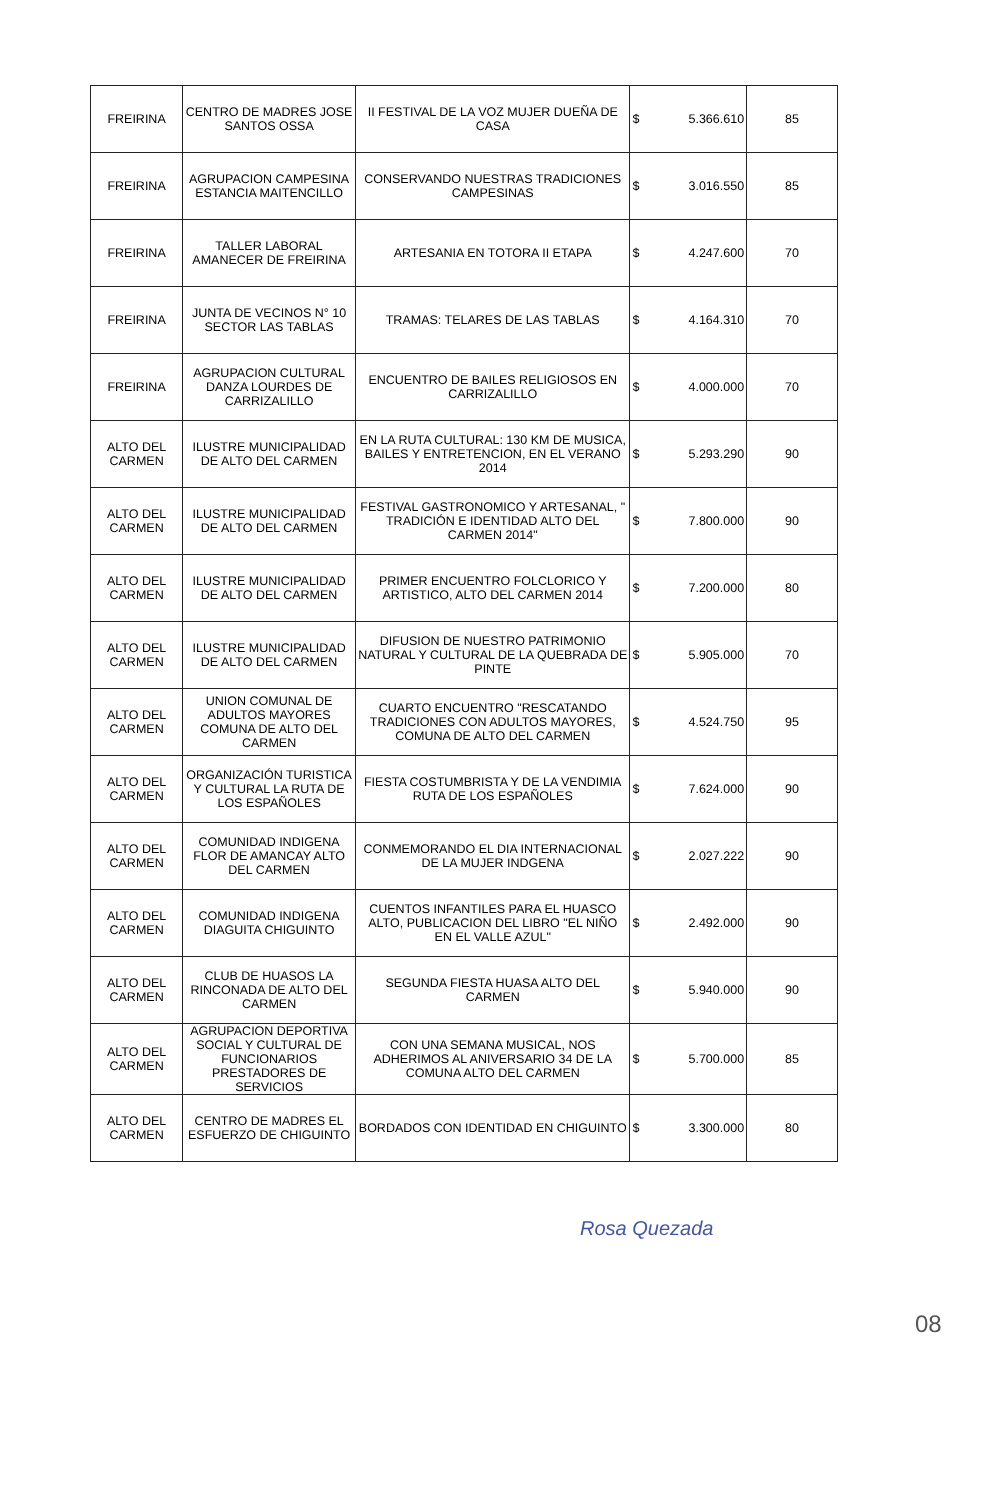| FREIRINA | CENTRO DE MADRES JOSE SANTOS OSSA | II FESTIVAL DE LA VOZ MUJER DUEÑA DE CASA | $ | 5.366.610 | 85 |
| FREIRINA | AGRUPACION CAMPESINA ESTANCIA MAITENCILLO | CONSERVANDO NUESTRAS TRADICIONES CAMPESINAS | $ | 3.016.550 | 85 |
| FREIRINA | TALLER LABORAL AMANECER DE FREIRINA | ARTESANIA EN TOTORA II ETAPA | $ | 4.247.600 | 70 |
| FREIRINA | JUNTA DE VECINOS N° 10 SECTOR LAS TABLAS | TRAMAS: TELARES DE LAS TABLAS | $ | 4.164.310 | 70 |
| FREIRINA | AGRUPACION CULTURAL DANZA LOURDES DE CARRIZALILLO | ENCUENTRO DE BAILES RELIGIOSOS EN CARRIZALILLO | $ | 4.000.000 | 70 |
| ALTO DEL CARMEN | ILUSTRE MUNICIPALIDAD DE ALTO DEL CARMEN | EN LA RUTA CULTURAL: 130 KM DE MUSICA, BAILES Y ENTRETENCION, EN EL VERANO 2014 | $ | 5.293.290 | 90 |
| ALTO DEL CARMEN | ILUSTRE MUNICIPALIDAD DE ALTO DEL CARMEN | FESTIVAL GASTRONOMICO Y ARTESANAL, " TRADICIÓN E IDENTIDAD ALTO DEL CARMEN 2014" | $ | 7.800.000 | 90 |
| ALTO DEL CARMEN | ILUSTRE MUNICIPALIDAD DE ALTO DEL CARMEN | PRIMER ENCUENTRO FOLCLORICO Y ARTISTICO, ALTO DEL CARMEN 2014 | $ | 7.200.000 | 80 |
| ALTO DEL CARMEN | ILUSTRE MUNICIPALIDAD DE ALTO DEL CARMEN | DIFUSION DE NUESTRO PATRIMONIO NATURAL Y CULTURAL DE LA QUEBRADA DE PINTE | $ | 5.905.000 | 70 |
| ALTO DEL CARMEN | UNION COMUNAL DE ADULTOS MAYORES COMUNA DE ALTO DEL CARMEN | CUARTO ENCUENTRO "RESCATANDO TRADICIONES CON ADULTOS MAYORES, COMUNA DE ALTO DEL CARMEN | $ | 4.524.750 | 95 |
| ALTO DEL CARMEN | ORGANIZACIÓN TURISTICA Y CULTURAL LA RUTA DE LOS ESPAÑOLES | FIESTA COSTUMBRISTA Y DE LA VENDIMIA RUTA DE LOS ESPAÑOLES | $ | 7.624.000 | 90 |
| ALTO DEL CARMEN | COMUNIDAD INDIGENA FLOR DE AMANCAY ALTO DEL CARMEN | CONMEMORANDO EL DIA INTERNACIONAL DE LA MUJER INDGENA | $ | 2.027.222 | 90 |
| ALTO DEL CARMEN | COMUNIDAD INDIGENA DIAGUITA CHIGUINTO | CUENTOS INFANTILES PARA EL HUASCO ALTO, PUBLICACION DEL LIBRO "EL NIÑO EN EL VALLE AZUL" | $ | 2.492.000 | 90 |
| ALTO DEL CARMEN | CLUB DE HUASOS LA RINCONADA DE ALTO DEL CARMEN | SEGUNDA FIESTA HUASA ALTO DEL CARMEN | $ | 5.940.000 | 90 |
| ALTO DEL CARMEN | AGRUPACION DEPORTIVA SOCIAL Y CULTURAL DE FUNCIONARIOS PRESTADORES DE SERVICIOS | CON UNA SEMANA MUSICAL, NOS ADHERIMOS AL ANIVERSARIO 34 DE LA COMUNA ALTO DEL CARMEN | $ | 5.700.000 | 85 |
| ALTO DEL CARMEN | CENTRO DE MADRES EL ESFUERZO DE CHIGUINTO | BORDADOS CON IDENTIDAD EN CHIGUINTO | $ | 3.300.000 | 80 |
Rosa Quezada
08